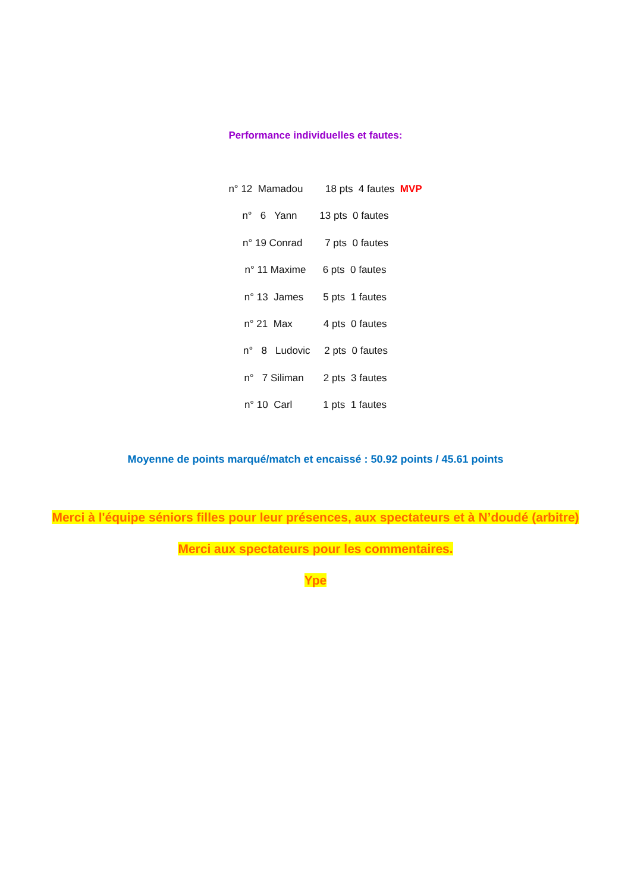Performance individuelles et fautes:
n° 12 Mamadou 18 pts 4 fautes MVP
n° 6 Yann 13 pts 0 fautes
n° 19 Conrad 7 pts 0 fautes
n° 11 Maxime 6 pts 0 fautes
n° 13 James 5 pts 1 fautes
n° 21 Max 4 pts 0 fautes
n° 8 Ludovic 2 pts 0 fautes
n° 7 Siliman 2 pts 3 fautes
n° 10 Carl 1 pts 1 fautes
Moyenne de points marqué/match et encaissé : 50.92 points / 45.61 points
Merci à l'équipe séniors filles pour leur présences, aux spectateurs et à N’doudé (arbitre)
Merci aux spectateurs pour les commentaires.
Ype